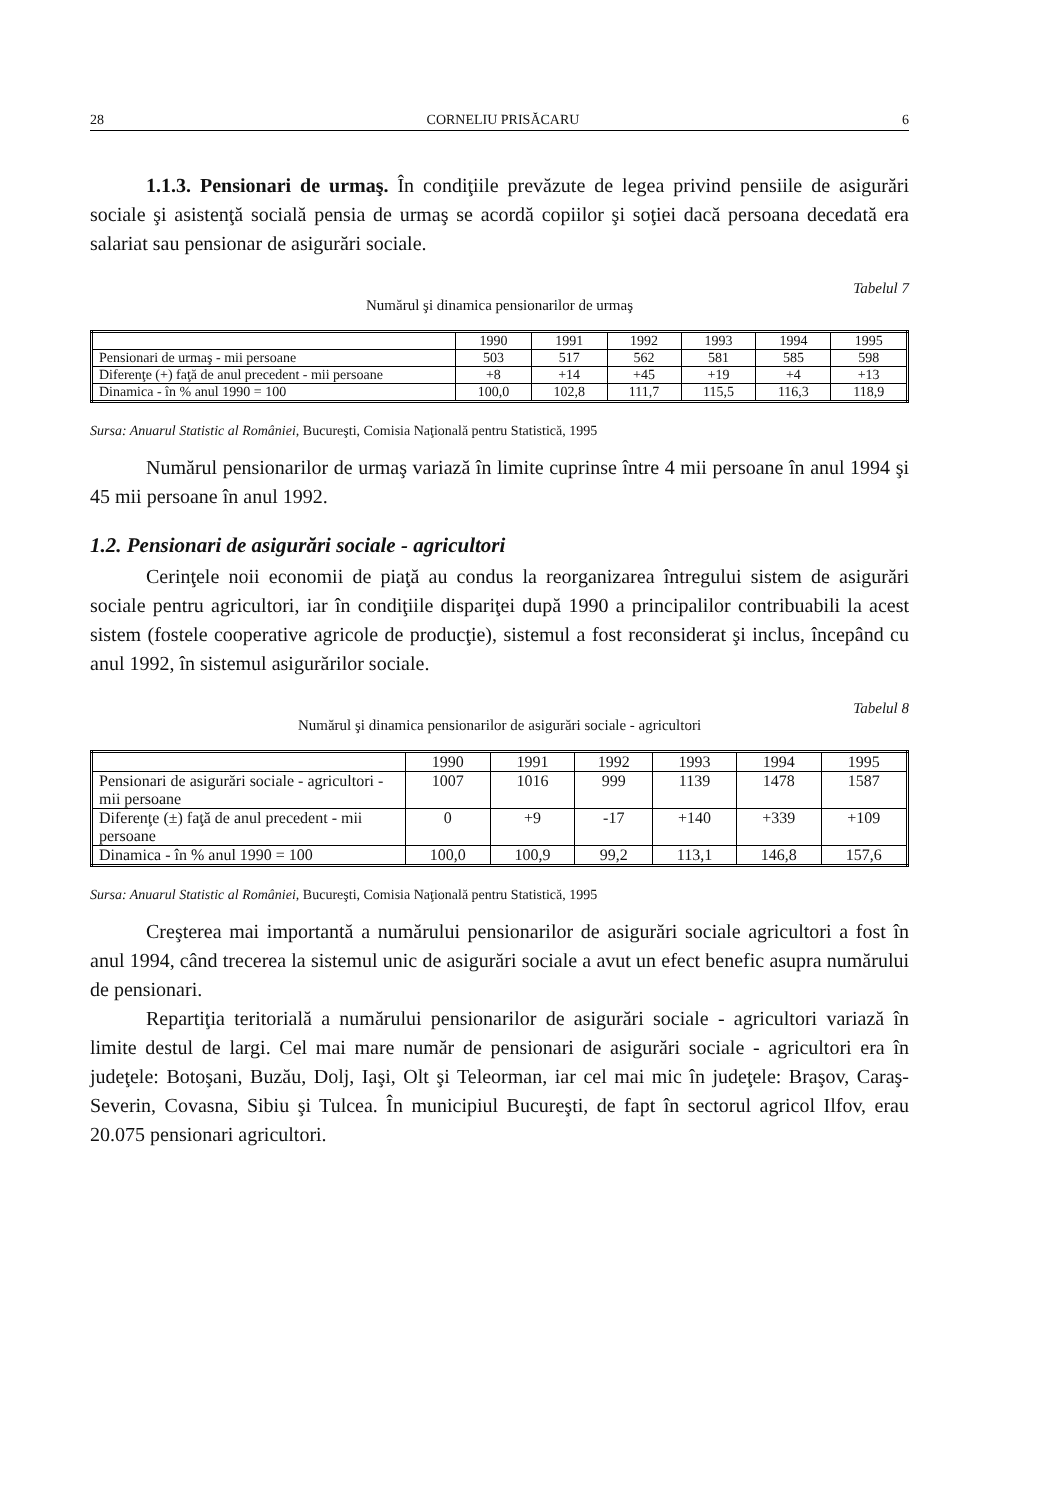28 CORNELIU PRISĂCARU 6
1.1.3. Pensionari de urmaş. În condiţiile prevăzute de legea privind pensiile de asigurări sociale şi asistenţă socială pensia de urmaş se acordă copiilor şi soţiei dacă persoana decedată era salariat sau pensionar de asigurări sociale.
Tabelul 7
Numărul şi dinamica pensionarilor de urmaş
| | 1990 | 1991 | 1992 | 1993 | 1994 | 1995 |
| --- | --- | --- | --- | --- | --- | --- |
| Pensionari de urmaş - mii persoane | 503 | 517 | 562 | 581 | 585 | 598 |
| Diferenţe (+) faţă de anul precedent - mii persoane | +8 | +14 | +45 | +19 | +4 | +13 |
| Dinamica - în % anul 1990 = 100 | 100,0 | 102,8 | 111,7 | 115,5 | 116,3 | 118,9 |
Sursa: Anuarul Statistic al României, Bucureşti, Comisia Naţională pentru Statistică, 1995
Numărul pensionarilor de urmaş variază în limite cuprinse între 4 mii persoane în anul 1994 şi 45 mii persoane în anul 1992.
1.2. Pensionari de asigurări sociale - agricultori
Cerinţele noii economii de piaţă au condus la reorganizarea întregului sistem de asigurări sociale pentru agricultori, iar în condiţiile dispariţei după 1990 a principalilor contribuabili la acest sistem (fostele cooperative agricole de producţie), sistemul a fost reconsiderat şi inclus, începând cu anul 1992, în sistemul asigurărilor sociale.
Tabelul 8
Numărul şi dinamica pensionarilor de asigurări sociale - agricultori
| | 1990 | 1991 | 1992 | 1993 | 1994 | 1995 |
| --- | --- | --- | --- | --- | --- | --- |
| Pensionari de asigurări sociale - agricultori - mii persoane | 1007 | 1016 | 999 | 1139 | 1478 | 1587 |
| Diferenţe (±) faţă de anul precedent - mii persoane | 0 | +9 | -17 | +140 | +339 | +109 |
| Dinamica - în % anul 1990 = 100 | 100,0 | 100,9 | 99,2 | 113,1 | 146,8 | 157,6 |
Sursa: Anuarul Statistic al României, Bucureşti, Comisia Naţională pentru Statistică, 1995
Creşterea mai importantă a numărului pensionarilor de asigurări sociale agricultori a fost în anul 1994, când trecerea la sistemul unic de asigurări sociale a avut un efect benefic asupra numărului de pensionari.
Repartiţia teritorială a numărului pensionarilor de asigurări sociale - agricultori variază în limite destul de largi. Cel mai mare număr de pensionari de asigurări sociale - agricultori era în judeţele: Botoşani, Buzău, Dolj, Iaşi, Olt şi Teleorman, iar cel mai mic în judeţele: Braşov, Caraş-Severin, Covasna, Sibiu şi Tulcea. În municipiul Bucureşti, de fapt în sectorul agricol Ilfov, erau 20.075 pensionari agricultori.